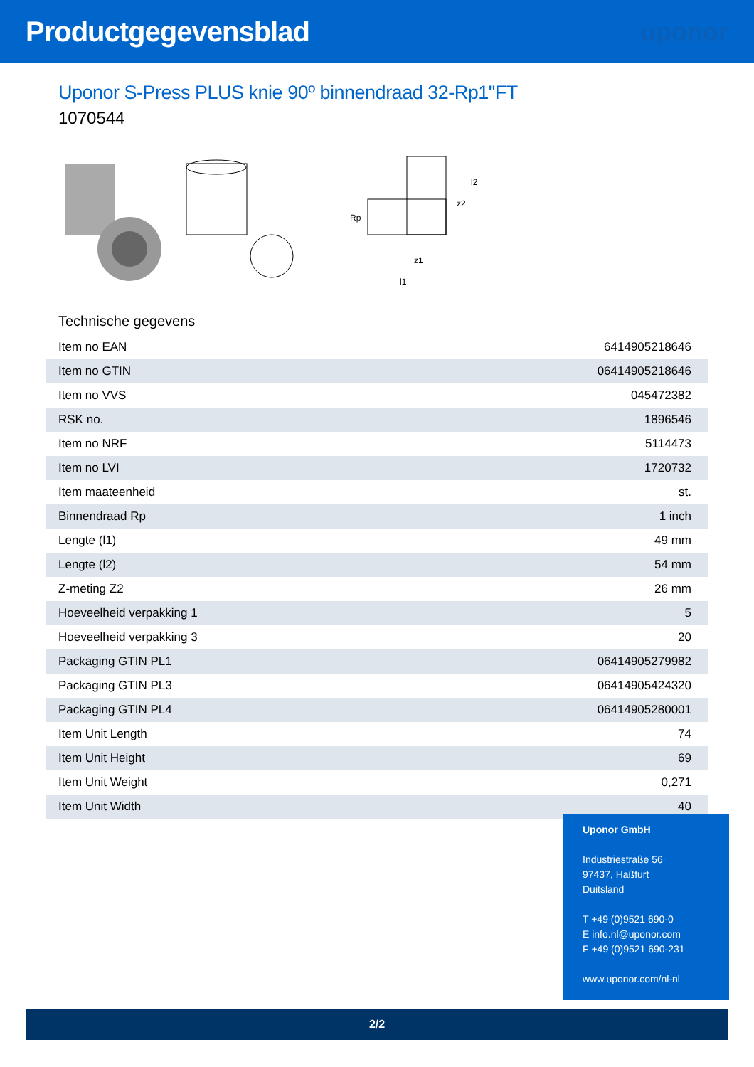Productgegevensblad uponor
Uponor S-Press PLUS knie 90º binnendraad 32-Rp1"FT
1070544
Rp
l1
z1
z2
l2
Technische gegevens
| Item no EAN | 6414905218646 |
| Item no GTIN | 06414905218646 |
| Item no VVS | 045472382 |
| RSK no. | 1896546 |
| Item no NRF | 5114473 |
| Item no LVI | 1720732 |
| Item maateenheid | st. |
| Binnendraad Rp | 1 inch |
| Lengte (l1) | 49 mm |
| Lengte (l2) | 54 mm |
| Z-meting Z2 | 26 mm |
| Hoeveelheid verpakking 1 | 5 |
| Hoeveelheid verpakking 3 | 20 |
| Packaging GTIN PL1 | 06414905279982 |
| Packaging GTIN PL3 | 06414905424320 |
| Packaging GTIN PL4 | 06414905280001 |
| Item Unit Length | 74 |
| Item Unit Height | 69 |
| Item Unit Weight | 0,271 |
| Item Unit Width | 40 |
Uponor GmbH
Industriestraße 56
97437, Haßfurt
Duitsland
T +49 (0)9521 690-0
E info.nl@uponor.com
F +49 (0)9521 690-231
www.uponor.com/nl-nl
2/2